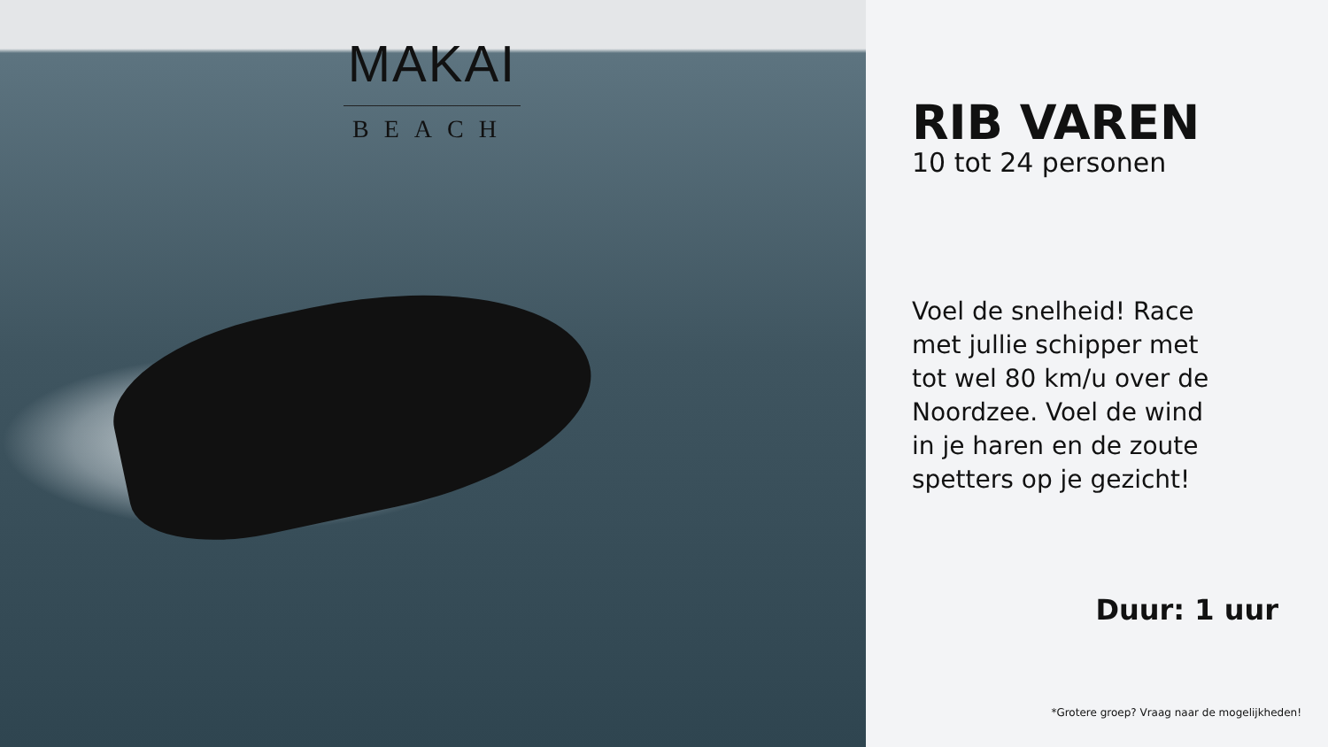MAKAI
BEACH
RIB VAREN
10 tot 24 personen
Voel de snelheid! Race met jullie schipper met tot wel 80 km/u over de Noordzee. Voel de wind in je haren en de zoute spetters op je gezicht!
Duur: 1 uur
*Grotere groep? Vraag naar de mogelijkheden!